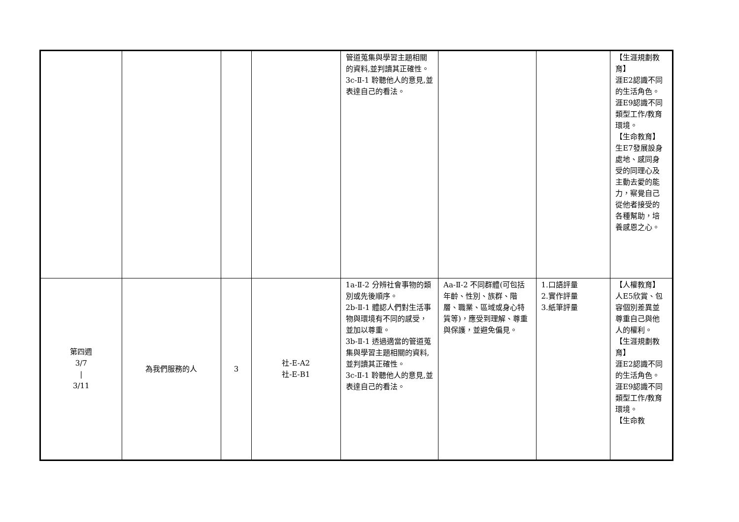| | | | | 管道蒐集與學習主題相關的資料,並判讀其正確性。 3c-Ⅱ-1 聆聽他人的意見,並表達自己的看法。 | | | 【生涯規劃教育】 涯E2認識不同的生活角色。 涯E9認識不同類型工作/教育環境。 【生命教育】 生E7發展設身處地、感同身受的同理心及主動去愛的能力，察覺自己從他者接受的各種幫助，培養感恩之心。 |
| 第四週 3/7 / 3/11 | 為我們服務的人 | 3 | 社-E-A2 社-E-B1 | 1a-Ⅱ-2 分辨社會事物的類別或先後順序。 2b-Ⅱ-1 體認人們對生活事物與環境有不同的感受，並加以尊重。 3b-Ⅱ-1 透過適當的管道蒐集與學習主題相關的資料,並判讀其正確性。 3c-Ⅱ-1 聆聽他人的意見,並表達自己的看法。 | Aa-Ⅱ-2 不同群體(可包括年齡、性別、族群、階層、職業、區域或身心特質等)，應受到理解、尊重與保護，並避免偏見。 | 1.口語評量 2.實作評量 3.紙筆評量 | 【人權教育】 人E5欣賞、包容個別差異並尊重自己與他人的權利。 【生涯規劃教育】 涯E2認識不同的生活角色。 涯E9認識不同類型工作/教育環境。 【生命教 |